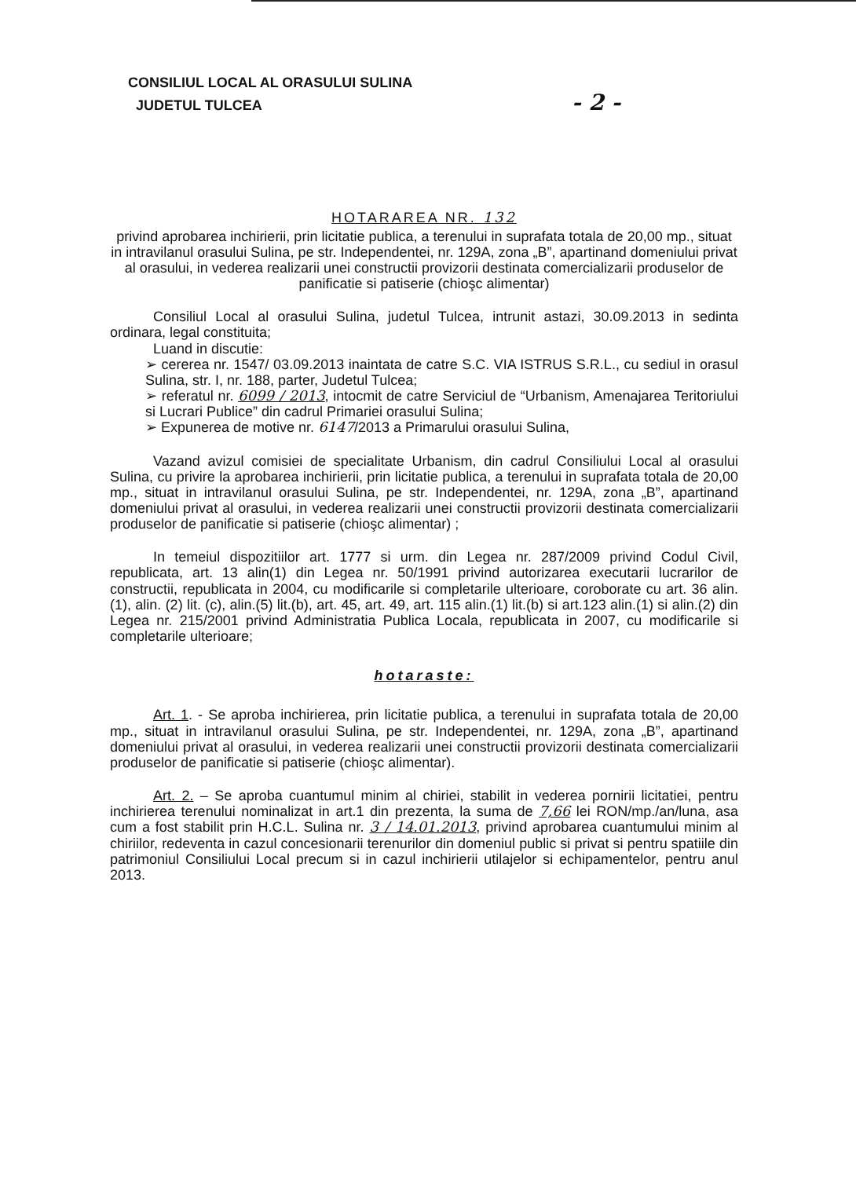CONSILIUL LOCAL AL ORASULUI SULINA
JUDETUL TULCEA - 2 -
HOTARAREA NR. 132
privind aprobarea inchirierii, prin licitatie publica, a terenului in suprafata totala de 20,00 mp., situat in intravilanul orasului Sulina, pe str. Independentei, nr. 129A, zona „B”, apartinand domeniului privat al orasului, in vederea realizarii unei constructii provizorii destinata comercializarii produselor de panificatie si patiserie (chioşc alimentar)
Consiliul Local al orasului Sulina, judetul Tulcea, intrunit astazi, 30.09.2013 in sedinta ordinara, legal constituita;
Luand in discutie:
➢ cererea nr. 1547/ 03.09.2013 inaintata de catre S.C. VIA ISTRUS S.R.L., cu sediul in orasul Sulina, str. I, nr. 188, parter, Judetul Tulcea;
➢ referatul nr. 6099 / 2013, intocmit de catre Serviciul de “Urbanism, Amenajarea Teritoriului si Lucrari Publice” din cadrul Primariei orasului Sulina;
➢ Expunerea de motive nr. 6147/2013 a Primarului orasului Sulina,
Vazand avizul comisiei de specialitate Urbanism, din cadrul Consiliului Local al orasului Sulina, cu privire la aprobarea inchirierii, prin licitatie publica, a terenului in suprafata totala de 20,00 mp., situat in intravilanul orasului Sulina, pe str. Independentei, nr. 129A, zona „B”, apartinand domeniului privat al orasului, in vederea realizarii unei constructii provizorii destinata comercializarii produselor de panificatie si patiserie (chioşc alimentar) ;
In temeiul dispozitiilor art. 1777 si urm. din Legea nr. 287/2009 privind Codul Civil, republicata, art. 13 alin(1) din Legea nr. 50/1991 privind autorizarea executarii lucrarilor de constructii, republicata in 2004, cu modificarile si completarile ulterioare, coroborate cu art. 36 alin.(1), alin. (2) lit. (c), alin.(5) lit.(b), art. 45, art. 49, art. 115 alin.(1) lit.(b) si art.123 alin.(1) si alin.(2) din Legea nr. 215/2001 privind Administratia Publica Locala, republicata in 2007, cu modificarile si completarile ulterioare;
hotaraste:
Art. 1. - Se aproba inchirierea, prin licitatie publica, a terenului in suprafata totala de 20,00 mp., situat in intravilanul orasului Sulina, pe str. Independentei, nr. 129A, zona „B”, apartinand domeniului privat al orasului, in vederea realizarii unei constructii provizorii destinata comercializarii produselor de panificatie si patiserie (chioşc alimentar).
Art. 2. – Se aproba cuantumul minim al chiriei, stabilit in vederea pornirii licitatiei, pentru inchirierea terenului nominalizat in art.1 din prezenta, la suma de 7,66 lei RON/mp./an/luna, asa cum a fost stabilit prin H.C.L. Sulina nr. 3 / 14.01.2013, privind aprobarea cuantumului minim al chiriilor, redeventa in cazul concesionarii terenurilor din domeniul public si privat si pentru spatiile din patrimoniul Consiliului Local precum si in cazul inchirierii utilajelor si echipamentelor, pentru anul 2013.